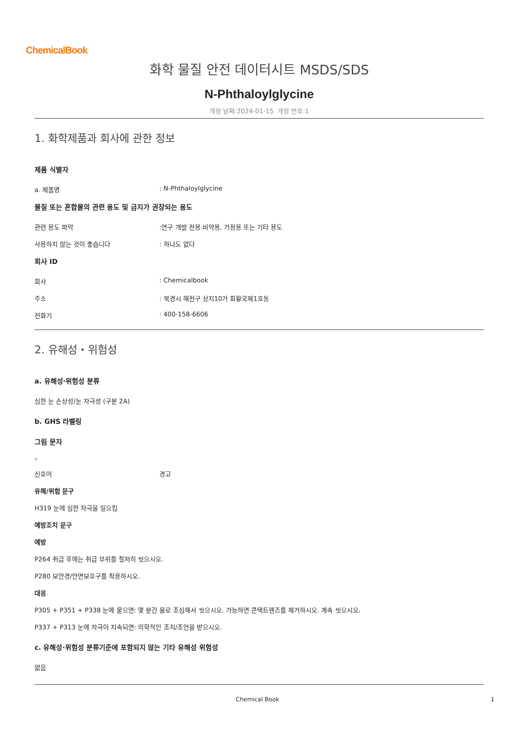ChemicalBook
화학 물질 안전 데이터시트 MSDS/SDS
N-Phthaloylglycine
개정 날짜:2024-01-15 개정 번호:1
1. 화학제품과 회사에 관한 정보
제품 식별자
a. 제품명: N-Phthaloylglycine
물질 또는 혼합물의 관련 용도 및 금지가 권장되는 용도
관련 용도 파악:연구 개발 전용.비약용, 가정용 또는 기타 용도
사용하지 않는 것이 좋습니다: 하나도 없다
회사 ID
회사: Chemicalbook
주소: 북경시 해전구 상지10가 회황국제1호동
전화기: 400-158-6606
2. 유해성・위험성
a. 유해성·위험성 분류
심한 눈 손상성/눈 자극성 (구분 2A)
b. GHS 라벨링
그림 문자
▫
신호어 경고
유해/위험 문구
H319 눈에 심한 자극을 일으킴
예방조치 문구
예방
P264 취급 후에는 취급 부위를 철저히 씻으시오.
P280 보안경/안면보호구를 착용하시오.
대응
P305 + P351 + P338 눈에 묻으면: 몇 분간 물로 조심해서 씻으시오. 가능하면 콘택트렌즈를 제거하시오. 계속 씻으시오.
P337 + P313 눈에 자극이 지속되면: 의학적인 조치/조언을 받으시오.
c. 유해성·위험성 분류기준에 포함되지 않는 기타 유해성 위험성
없음
Chemical Book 1